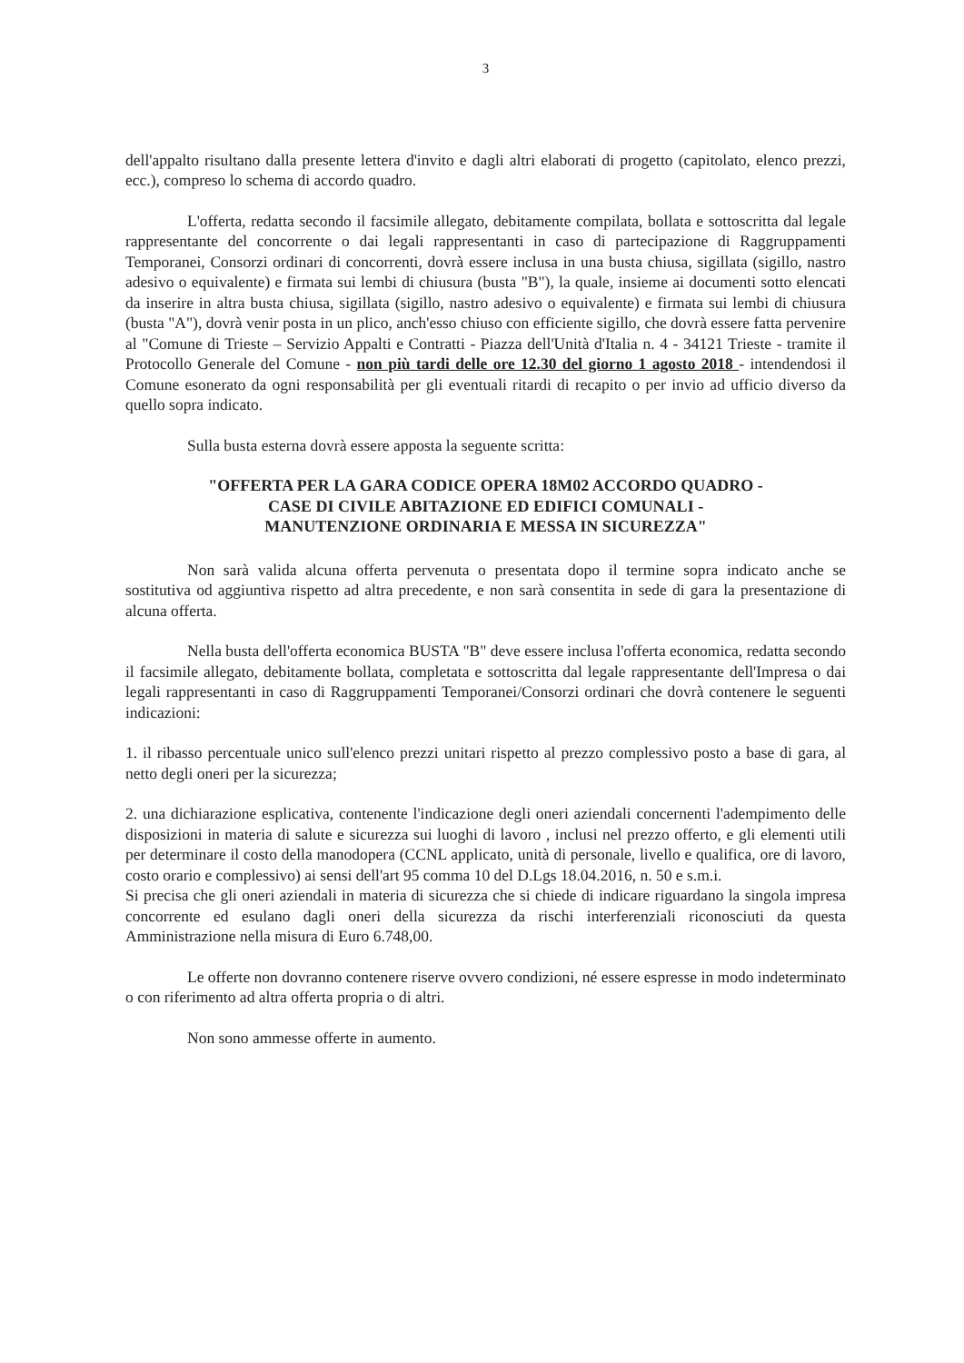3
dell'appalto risultano dalla presente lettera d'invito e dagli altri elaborati di progetto (capitolato, elenco prezzi, ecc.), compreso lo schema di accordo quadro.
L'offerta, redatta secondo il facsimile allegato, debitamente compilata, bollata e sottoscritta dal legale rappresentante del concorrente o dai legali rappresentanti in caso di partecipazione di Raggruppamenti Temporanei, Consorzi ordinari di concorrenti, dovrà essere inclusa in una busta chiusa, sigillata (sigillo, nastro adesivo o equivalente) e firmata sui lembi di chiusura (busta "B"), la quale, insieme ai documenti sotto elencati da inserire in altra busta chiusa, sigillata (sigillo, nastro adesivo o equivalente) e firmata sui lembi di chiusura (busta "A"), dovrà venir posta in un plico, anch'esso chiuso con efficiente sigillo, che dovrà essere fatta pervenire al "Comune di Trieste – Servizio Appalti e Contratti - Piazza dell'Unità d'Italia n. 4 - 34121 Trieste - tramite il Protocollo Generale del Comune - non più tardi delle ore 12.30 del giorno 1 agosto 2018 - intendendosi il Comune esonerato da ogni responsabilità per gli eventuali ritardi di recapito o per invio ad ufficio diverso da quello sopra indicato.
Sulla busta esterna dovrà essere apposta la seguente scritta:
"OFFERTA PER LA GARA CODICE OPERA 18M02 ACCORDO QUADRO -
CASE DI CIVILE ABITAZIONE ED EDIFICI COMUNALI -
MANUTENZIONE ORDINARIA E MESSA IN SICUREZZA"
Non sarà valida alcuna offerta pervenuta o presentata dopo il termine sopra indicato anche se sostitutiva od aggiuntiva rispetto ad altra precedente, e non sarà consentita in sede di gara la presentazione di alcuna offerta.
Nella busta dell'offerta economica BUSTA "B" deve essere inclusa l'offerta economica, redatta secondo il facsimile allegato, debitamente bollata, completata e sottoscritta dal legale rappresentante dell'Impresa o dai legali rappresentanti in caso di Raggruppamenti Temporanei/Consorzi ordinari che dovrà contenere le seguenti indicazioni:
1. il ribasso percentuale unico sull'elenco prezzi unitari rispetto al prezzo complessivo posto a base di gara, al netto degli oneri per la sicurezza;
2. una dichiarazione esplicativa, contenente l'indicazione degli oneri aziendali concernenti l'adempimento delle disposizioni in materia di salute e sicurezza sui luoghi di lavoro , inclusi nel prezzo offerto, e gli elementi utili per determinare il costo della manodopera (CCNL applicato, unità di personale, livello e qualifica, ore di lavoro, costo orario e complessivo) ai sensi dell'art 95 comma 10 del D.Lgs 18.04.2016, n. 50 e s.m.i.
Si precisa che gli oneri aziendali in materia di sicurezza che si chiede di indicare riguardano la singola impresa concorrente ed esulano dagli oneri della sicurezza da rischi interferenziali riconosciuti da questa Amministrazione nella misura di Euro 6.748,00.
Le offerte non dovranno contenere riserve ovvero condizioni, né essere espresse in modo indeterminato o con riferimento ad altra offerta propria o di altri.
Non sono ammesse offerte in aumento.